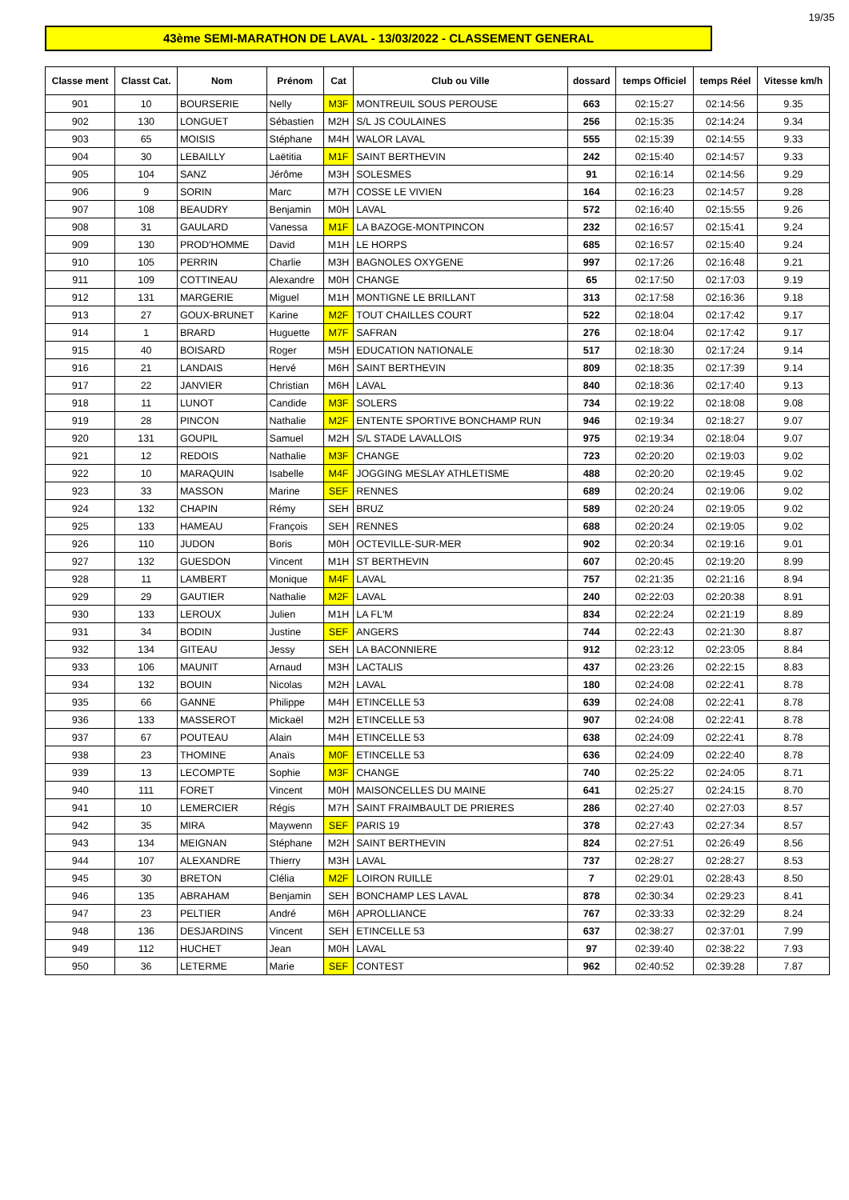19/35
43ème SEMI-MARATHON DE LAVAL - 13/03/2022 - CLASSEMENT GENERAL
| Classe ment | Classt Cat. | Nom | Prénom | Cat | Club ou Ville | dossard | temps Officiel | temps Réel | Vitesse km/h |
| --- | --- | --- | --- | --- | --- | --- | --- | --- | --- |
| 901 | 10 | BOURSERIE | Nelly | M3F | MONTREUIL SOUS PEROUSE | 663 | 02:15:27 | 02:14:56 | 9.35 |
| 902 | 130 | LONGUET | Sébastien | M2H | S/L JS COULAINES | 256 | 02:15:35 | 02:14:24 | 9.34 |
| 903 | 65 | MOISIS | Stéphane | M4H | WALOR LAVAL | 555 | 02:15:39 | 02:14:55 | 9.33 |
| 904 | 30 | LEBAILLY | Laëtitia | M1F | SAINT BERTHEVIN | 242 | 02:15:40 | 02:14:57 | 9.33 |
| 905 | 104 | SANZ | Jérôme | M3H | SOLESMES | 91 | 02:16:14 | 02:14:56 | 9.29 |
| 906 | 9 | SORIN | Marc | M7H | COSSE LE VIVIEN | 164 | 02:16:23 | 02:14:57 | 9.28 |
| 907 | 108 | BEAUDRY | Benjamin | M0H | LAVAL | 572 | 02:16:40 | 02:15:55 | 9.26 |
| 908 | 31 | GAULARD | Vanessa | M1F | LA BAZOGE-MONTPINCON | 232 | 02:16:57 | 02:15:41 | 9.24 |
| 909 | 130 | PROD'HOMME | David | M1H | LE HORPS | 685 | 02:16:57 | 02:15:40 | 9.24 |
| 910 | 105 | PERRIN | Charlie | M3H | BAGNOLES OXYGENE | 997 | 02:17:26 | 02:16:48 | 9.21 |
| 911 | 109 | COTTINEAU | Alexandre | M0H | CHANGE | 65 | 02:17:50 | 02:17:03 | 9.19 |
| 912 | 131 | MARGERIE | Miguel | M1H | MONTIGNE LE BRILLANT | 313 | 02:17:58 | 02:16:36 | 9.18 |
| 913 | 27 | GOUX-BRUNET | Karine | M2F | TOUT CHAILLES COURT | 522 | 02:18:04 | 02:17:42 | 9.17 |
| 914 | 1 | BRARD | Huguette | M7F | SAFRAN | 276 | 02:18:04 | 02:17:42 | 9.17 |
| 915 | 40 | BOISARD | Roger | M5H | EDUCATION NATIONALE | 517 | 02:18:30 | 02:17:24 | 9.14 |
| 916 | 21 | LANDAIS | Hervé | M6H | SAINT BERTHEVIN | 809 | 02:18:35 | 02:17:39 | 9.14 |
| 917 | 22 | JANVIER | Christian | M6H | LAVAL | 840 | 02:18:36 | 02:17:40 | 9.13 |
| 918 | 11 | LUNOT | Candide | M3F | SOLERS | 734 | 02:19:22 | 02:18:08 | 9.08 |
| 919 | 28 | PINCON | Nathalie | M2F | ENTENTE SPORTIVE BONCHAMP RUN | 946 | 02:19:34 | 02:18:27 | 9.07 |
| 920 | 131 | GOUPIL | Samuel | M2H | S/L STADE LAVALLOIS | 975 | 02:19:34 | 02:18:04 | 9.07 |
| 921 | 12 | REDOIS | Nathalie | M3F | CHANGE | 723 | 02:20:20 | 02:19:03 | 9.02 |
| 922 | 10 | MARAQUIN | Isabelle | M4F | JOGGING MESLAY ATHLETISME | 488 | 02:20:20 | 02:19:45 | 9.02 |
| 923 | 33 | MASSON | Marine | SEF | RENNES | 689 | 02:20:24 | 02:19:06 | 9.02 |
| 924 | 132 | CHAPIN | Rémy | SEH | BRUZ | 589 | 02:20:24 | 02:19:05 | 9.02 |
| 925 | 133 | HAMEAU | François | SEH | RENNES | 688 | 02:20:24 | 02:19:05 | 9.02 |
| 926 | 110 | JUDON | Boris | M0H | OCTEVILLE-SUR-MER | 902 | 02:20:34 | 02:19:16 | 9.01 |
| 927 | 132 | GUESDON | Vincent | M1H | ST BERTHEVIN | 607 | 02:20:45 | 02:19:20 | 8.99 |
| 928 | 11 | LAMBERT | Monique | M4F | LAVAL | 757 | 02:21:35 | 02:21:16 | 8.94 |
| 929 | 29 | GAUTIER | Nathalie | M2F | LAVAL | 240 | 02:22:03 | 02:20:38 | 8.91 |
| 930 | 133 | LEROUX | Julien | M1H | LA FL'M | 834 | 02:22:24 | 02:21:19 | 8.89 |
| 931 | 34 | BODIN | Justine | SEF | ANGERS | 744 | 02:22:43 | 02:21:30 | 8.87 |
| 932 | 134 | GITEAU | Jessy | SEH | LA BACONNIERE | 912 | 02:23:12 | 02:23:05 | 8.84 |
| 933 | 106 | MAUNIT | Arnaud | M3H | LACTALIS | 437 | 02:23:26 | 02:22:15 | 8.83 |
| 934 | 132 | BOUIN | Nicolas | M2H | LAVAL | 180 | 02:24:08 | 02:22:41 | 8.78 |
| 935 | 66 | GANNE | Philippe | M4H | ETINCELLE 53 | 639 | 02:24:08 | 02:22:41 | 8.78 |
| 936 | 133 | MASSEROT | Mickaël | M2H | ETINCELLE 53 | 907 | 02:24:08 | 02:22:41 | 8.78 |
| 937 | 67 | POUTEAU | Alain | M4H | ETINCELLE 53 | 638 | 02:24:09 | 02:22:41 | 8.78 |
| 938 | 23 | THOMINE | Anaïs | M0F | ETINCELLE 53 | 636 | 02:24:09 | 02:22:40 | 8.78 |
| 939 | 13 | LECOMPTE | Sophie | M3F | CHANGE | 740 | 02:25:22 | 02:24:05 | 8.71 |
| 940 | 111 | FORET | Vincent | M0H | MAISONCELLES DU MAINE | 641 | 02:25:27 | 02:24:15 | 8.70 |
| 941 | 10 | LEMERCIER | Régis | M7H | SAINT FRAIMBAULT DE PRIERES | 286 | 02:27:40 | 02:27:03 | 8.57 |
| 942 | 35 | MIRA | Maywenn | SEF | PARIS 19 | 378 | 02:27:43 | 02:27:34 | 8.57 |
| 943 | 134 | MEIGNAN | Stéphane | M2H | SAINT BERTHEVIN | 824 | 02:27:51 | 02:26:49 | 8.56 |
| 944 | 107 | ALEXANDRE | Thierry | M3H | LAVAL | 737 | 02:28:27 | 02:28:27 | 8.53 |
| 945 | 30 | BRETON | Clélia | M2F | LOIRON RUILLE | 7 | 02:29:01 | 02:28:43 | 8.50 |
| 946 | 135 | ABRAHAM | Benjamin | SEH | BONCHAMP LES LAVAL | 878 | 02:30:34 | 02:29:23 | 8.41 |
| 947 | 23 | PELTIER | André | M6H | APROLLIANCE | 767 | 02:33:33 | 02:32:29 | 8.24 |
| 948 | 136 | DESJARDINS | Vincent | SEH | ETINCELLE 53 | 637 | 02:38:27 | 02:37:01 | 7.99 |
| 949 | 112 | HUCHET | Jean | M0H | LAVAL | 97 | 02:39:40 | 02:38:22 | 7.93 |
| 950 | 36 | LETERME | Marie | SEF | CONTEST | 962 | 02:40:52 | 02:39:28 | 7.87 |